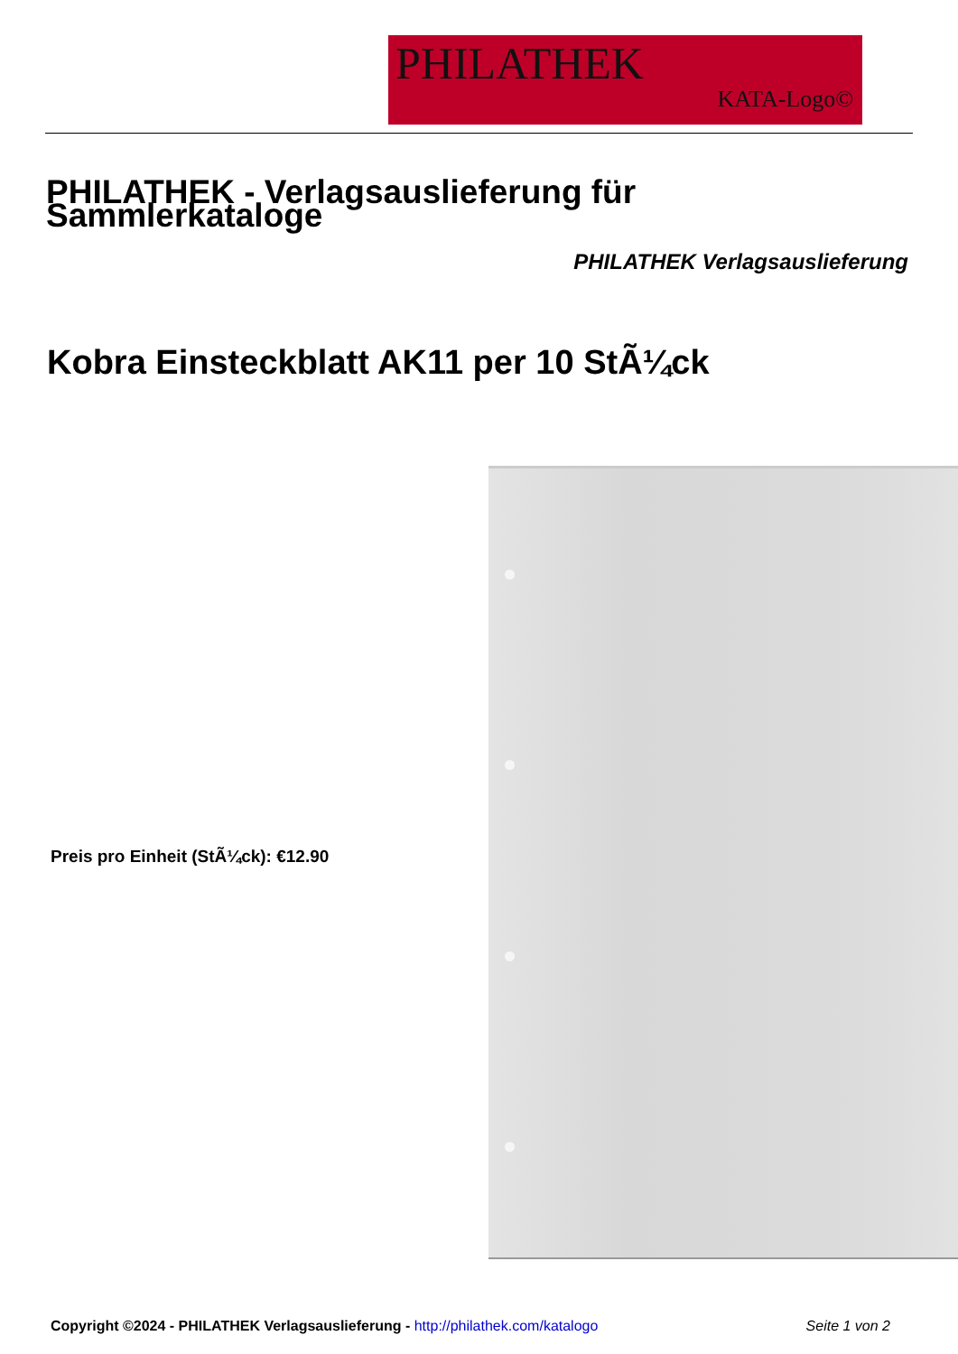PHILATHEK
KATA-Logo©
PHILATHEK - Verlagsauslieferung für Sammlerkataloge
PHILATHEK Verlagsauslieferung
Kobra Einsteckblatt AK11 per 10 StÃ¼ck
Preis pro Einheit (StÃ¼ck): €12.90
Copyright ©2024 - PHILATHEK Verlagsauslieferung - http://philathek.com/katalogo Seite 1 von 2